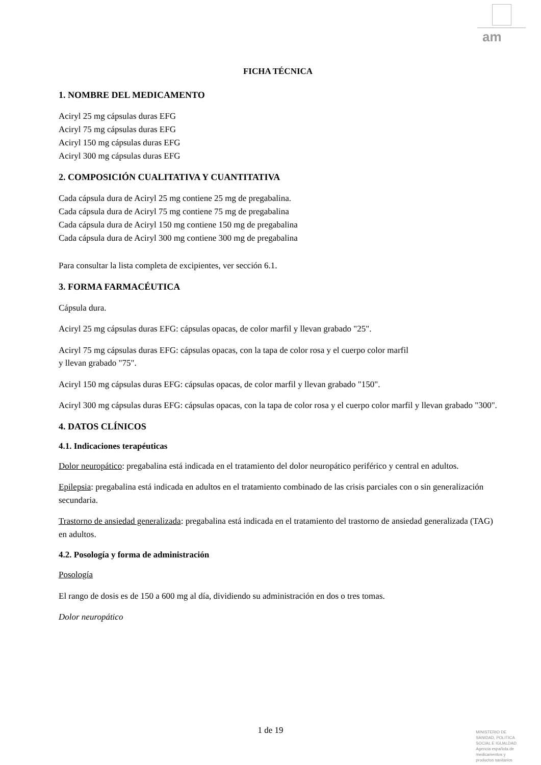am
FICHA TÉCNICA
1. NOMBRE DEL MEDICAMENTO
Aciryl 25 mg cápsulas duras EFG
Aciryl 75 mg cápsulas duras EFG
Aciryl 150 mg cápsulas duras EFG
Aciryl 300 mg cápsulas duras EFG
2. COMPOSICIÓN CUALITATIVA Y CUANTITATIVA
Cada cápsula dura de Aciryl 25 mg contiene 25 mg de pregabalina.
Cada cápsula dura de Aciryl 75 mg contiene 75 mg de pregabalina
Cada cápsula dura de Aciryl 150 mg contiene 150 mg de pregabalina
Cada cápsula dura de Aciryl 300 mg contiene 300 mg de pregabalina
Para consultar la lista completa de excipientes, ver sección 6.1.
3. FORMA FARMACÉUTICA
Cápsula dura.
Aciryl 25 mg cápsulas duras EFG: cápsulas opacas, de color marfil y llevan grabado "25".
Aciryl 75 mg cápsulas duras EFG: cápsulas opacas, con la tapa de color rosa y el cuerpo color marfil
y llevan grabado "75".
Aciryl 150 mg cápsulas duras EFG: cápsulas opacas, de color marfil y llevan grabado "150".
Aciryl 300 mg cápsulas duras EFG: cápsulas opacas, con la tapa de color rosa y el cuerpo color marfil y llevan grabado "300".
4. DATOS CLÍNICOS
4.1. Indicaciones terapéuticas
Dolor neuropático: pregabalina está indicada en el tratamiento del dolor neuropático periférico y central en adultos.
Epilepsia: pregabalina está indicada en adultos en el tratamiento combinado de las crisis parciales con o sin generalización secundaria.
Trastorno de ansiedad generalizada: pregabalina está indicada en el tratamiento del trastorno de ansiedad generalizada (TAG) en adultos.
4.2. Posología y forma de administración
Posología
El rango de dosis es de 150 a 600 mg al día, dividiendo su administración en dos o tres tomas.
Dolor neuropático
1 de 19
MINISTERIO DE
SANIDAD, POLITICA
SOCIAL E IGUALDAD
Agencia española de
medicamentos y
productos sanitarios